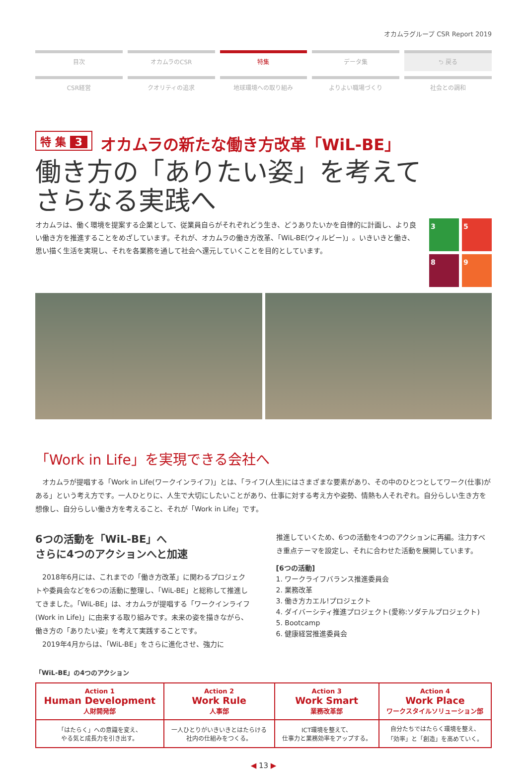オカムラグループ CSR Report 2019
目次
オカムラのCSR
特集
データ集
⮌ 戻る
CSR経営
クオリティの追求
地球環境への取り組み
よりよい職場づくり
社会との調和
特 集 3 オカムラの新たな働き方改革「WiL-BE」
働き方の「ありたい姿」を考えて
さらなる実践へ
オカムラは、働く環境を提案する企業として、従業員自らがそれぞれどう生き、どうありたいかを自律的に計画し、より良い働き方を推進することをめざしています。それが、オカムラの働き方改革、「WiL-BE(ウィルビー)」。いきいきと働き、思い描く生活を実現し、それを各業務を通して社会へ還元していくことを目的としています。
3
5
8
9
「Work in Life」を実現できる会社へ
　オカムラが提唱する「Work in Life(ワークインライフ)」とは、「ライフ(人生)にはさまざまな要素があり、その中のひとつとしてワーク(仕事)がある」という考え方です。一人ひとりに、人生で大切にしたいことがあり、仕事に対する考え方や姿勢、情熱も人それぞれ。自分らしい生き方を想像し、自分らしい働き方を考えること、それが「Work in Life」です。
6つの活動を「WiL-BE」へ
さらに4つのアクションへと加速
　2018年6月には、これまでの「働き方改革」に関わるプロジェクトや委員会などを6つの活動に整理し、「WiL-BE」と総称して推進してきました。「WiL-BE」は、オカムラが提唱する「ワークインライフ(Work in Life)」に由来する取り組みです。未来の姿を描きながら、働き方の「ありたい姿」を考えて実践することです。
　2019年4月からは、「WiL-BE」をさらに進化させ、強力に
推進していくため、6つの活動を4つのアクションに再編。注力すべき重点テーマを設定し、それに合わせた活動を展開しています。
[6つの活動]
1. ワークライフバランス推進委員会
2. 業務改革
3. 働き方カエル!プロジェクト
4. ダイバーシティ推進プロジェクト(愛称:ソダテルプロジェクト)
5. Bootcamp
6. 健康経営推進委員会
「WiL-BE」の4つのアクション
| Action 1 Human Development 人財開発部 | Action 2 Work Rule 人事部 | Action 3 Work Smart 業務改革部 | Action 4 Work Place ワークスタイルソリューション部 |
| 「はたらく」への意識を変え、 やる気と成長力を引き出す。 | 一人ひとりがいきいきとはたらける 社内の仕組みをつくる。 | ICT環境を整えて、 仕事力と業務効率をアップする。 | 自分たちではたらく環境を整え、 「効率」と「創造」を高めていく。 |
◀ 13 ▶